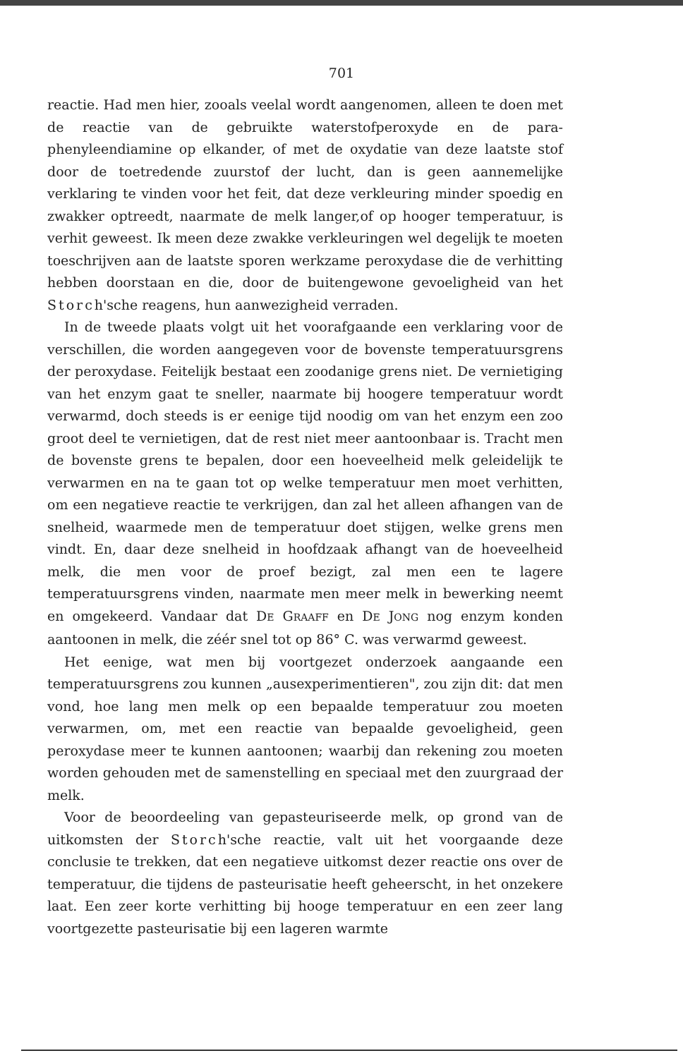701
reactie. Had men hier, zooals veelal wordt aangenomen, alleen te doen met de reactie van de gebruikte waterstofperoxyde en de para­phenyleendiamine op elkander, of met de oxydatie van deze laatste stof door de toetredende zuurstof der lucht, dan is geen aannemelijke verklaring te vinden voor het feit, dat deze verkleuring minder spoedig en zwakker optreedt, naarmate de melk langer,of op hooger temperatuur, is verhit geweest. Ik meen deze zwakke verkleuringen wel degelijk te moeten toeschrijven aan de laatste sporen werkzame peroxydase die de verhitting hebben doorstaan en die, door de buitengewone gevoeligheid van het Storch'sche reagens, hun aanwezigheid verraden.
In de tweede plaats volgt uit het voorafgaande een verklaring voor de verschillen, die worden aangegeven voor de bovenste tempe­ratuursgrens der peroxydase. Feitelijk bestaat een zoodanige grens niet. De vernietiging van het enzym gaat te sneller, naarmate bij hoogere temperatuur wordt verwarmd, doch steeds is er eenige tijd noodig om van het enzym een zoo groot deel te vernietigen, dat de rest niet meer aantoonbaar is. Tracht men de bovenste grens te bepalen, door een hoeveelheid melk geleidelijk te verwarmen en na te gaan tot op welke temperatuur men moet verhitten, om een negatieve reactie te verkrijgen, dan zal het alleen afhangen van de snelheid, waarmede men de temperatuur doet stijgen, welke grens men vindt. En, daar deze snelheid in hoofdzaak afhangt van de hoeveelheid melk, die men voor de proef bezigt, zal men een te lagere temperatuursgrens vinden, naarmate men meer melk in bewerking neemt en omgekeerd. Vandaar dat DE GRAAFF en DE JONG nog enzym konden aantoonen in melk, die zéér snel tot op 86° C. was verwarmd geweest.
Het eenige, wat men bij voortgezet onderzoek aangaande een temperatuursgrens zou kunnen „ausexperimentieren", zou zijn dit: dat men vond, hoe lang men melk op een bepaalde temperatuur zou moeten verwarmen, om, met een reactie van bepaalde gevoelig­heid, geen peroxydase meer te kunnen aantoonen; waarbij dan rekening zou moeten worden gehouden met de samenstelling en speciaal met den zuurgraad der melk.
Voor de beoordeeling van gepasteuriseerde melk, op grond van de uitkomsten der Storch'sche reactie, valt uit het voorgaande deze conclusie te trekken, dat een negatieve uitkomst dezer reactie ons over de temperatuur, die tijdens de pasteurisatie heeft geheerscht, in het onzekere laat. Een zeer korte verhitting bij hooge temperatuur en een zeer lang voortgezette pasteurisatie bij een lageren warmte